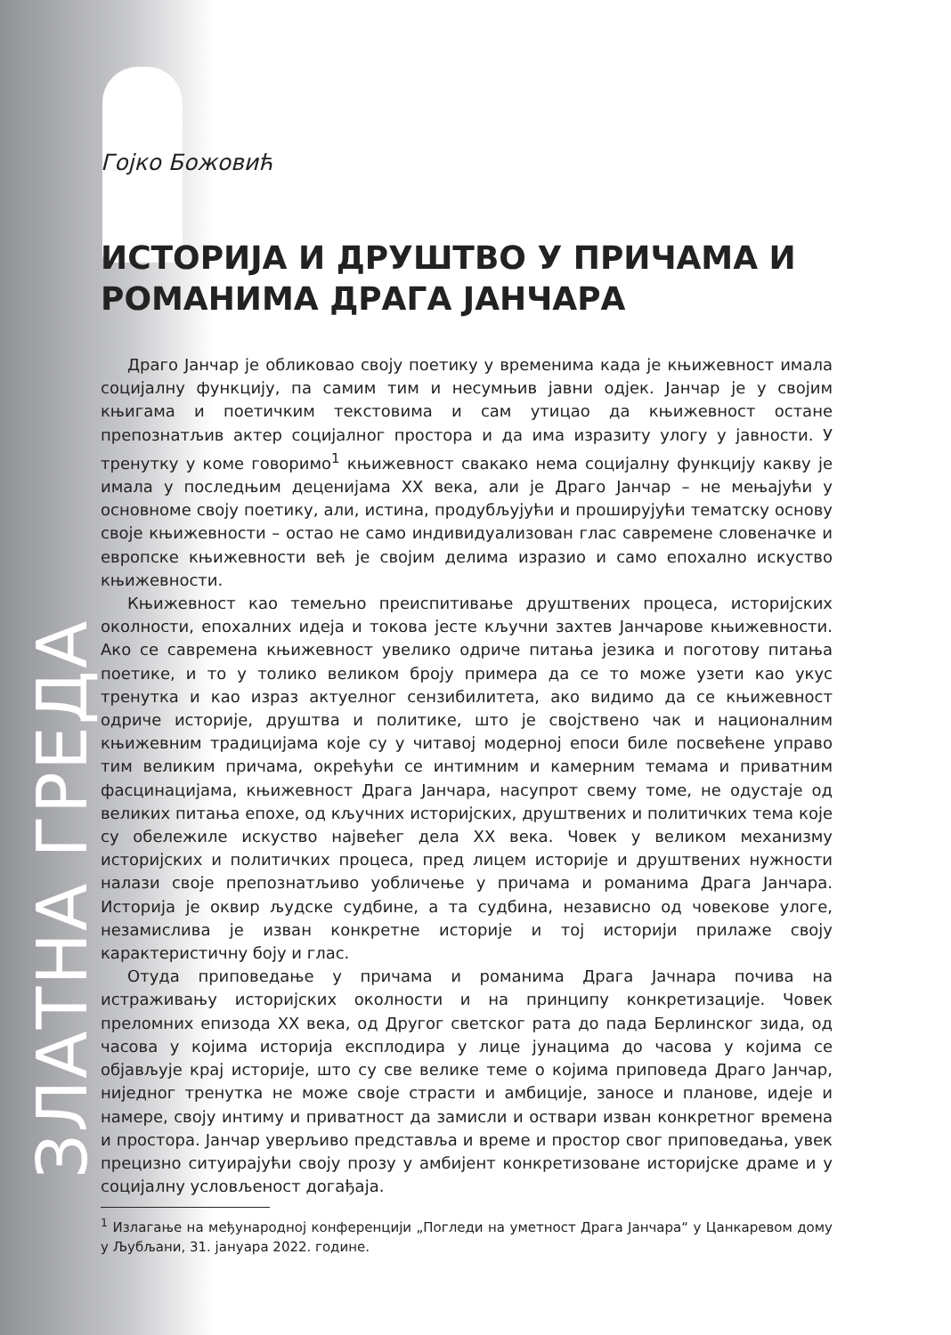ЗЛАТНА ГРЕДА
Гојко Божовић
ИСТОРИЈА И ДРУШТВО У ПРИЧАМА И РОМАНИМА ДРАГА ЈАНЧАРА
Драго Јанчар је обликовао своју поетику у временима када је књижевност имала социјалну функцију, па самим тим и несумњив јавни одјек. Јанчар је у својим књигама и поетичким текстовима и сам утицао да књижевност остане препознатљив актер социјалног простора и да има изразиту улогу у јавности. У тренутку у коме говоримо<sup>1</sup> књижевност свакако нема социјалну функцију какву је имала у последњим деценијама XX века, али је Драго Јанчар – не мењајући у основноме своју поетику, али, истина, продубљујући и проширујући тематску основу своје књижевности – остао не само индивидуализован глас савремене словеначке и европске књижевности већ је својим делима изразио и само епохално искуство књижевности.
Књижевност као темељно преиспитивање друштвених процеса, историјских околности, епохалних идеја и токова јесте кључни захтев Јанчарове књижевности. Ако се савремена књижевност увелико одриче питања језика и поготову питања поетике, и то у толико великом броју примера да се то може узети као укус тренутка и као израз актуелног сензибилитета, ако видимо да се књижевност одриче историје, друштва и политике, што је својствено чак и националним књижевним традицијама које су у читавој модерној епоси биле посвећене управо тим великим причама, окрећући се интимним и камерним темама и приватним фасцинацијама, књижевност Драга Јанчара, насупрот свему томе, не одустаје од великих питања епохе, од кључних историјских, друштвених и политичких тема које су обележиле искуство највећег дела XX века. Човек у великом механизму историјских и политичких процеса, пред лицем историје и друштвених нужности налази своје препознатљиво уобличење у причама и романима Драга Јанчара. Историја је оквир људске судбине, а та судбина, независно од човекове улоге, незамислива је изван конкретне историје и тој историји прилаже своју карактеристичну боју и глас.
Отуда приповедање у причама и романима Драга Јачнара почива на истраживању историјских околности и на принципу конкретизације. Човек преломних епизода XX века, од Другог светског рата до пада Берлинског зида, од часова у којима историја експлодира у лице јунацима до часова у којима се објављује крај историје, што су све велике теме о којима приповеда Драго Јанчар, ниједног тренутка не може своје страсти и амбиције, заносе и планове, идеје и намере, своју интиму и приватност да замисли и оствари изван конкретног времена и простора. Јанчар уверљиво представља и време и простор свог приповедања, увек прецизно ситуирајући своју прозу у амбијент конкретизоване историјске драме и у социјалну условљеност догађаја.
<sup>1</sup> Излагање на међународној конференцији „Погледи на уметност Драга Јанчара“ у Цанкаревом дому у Љубљани, 31. јануара 2022. године.